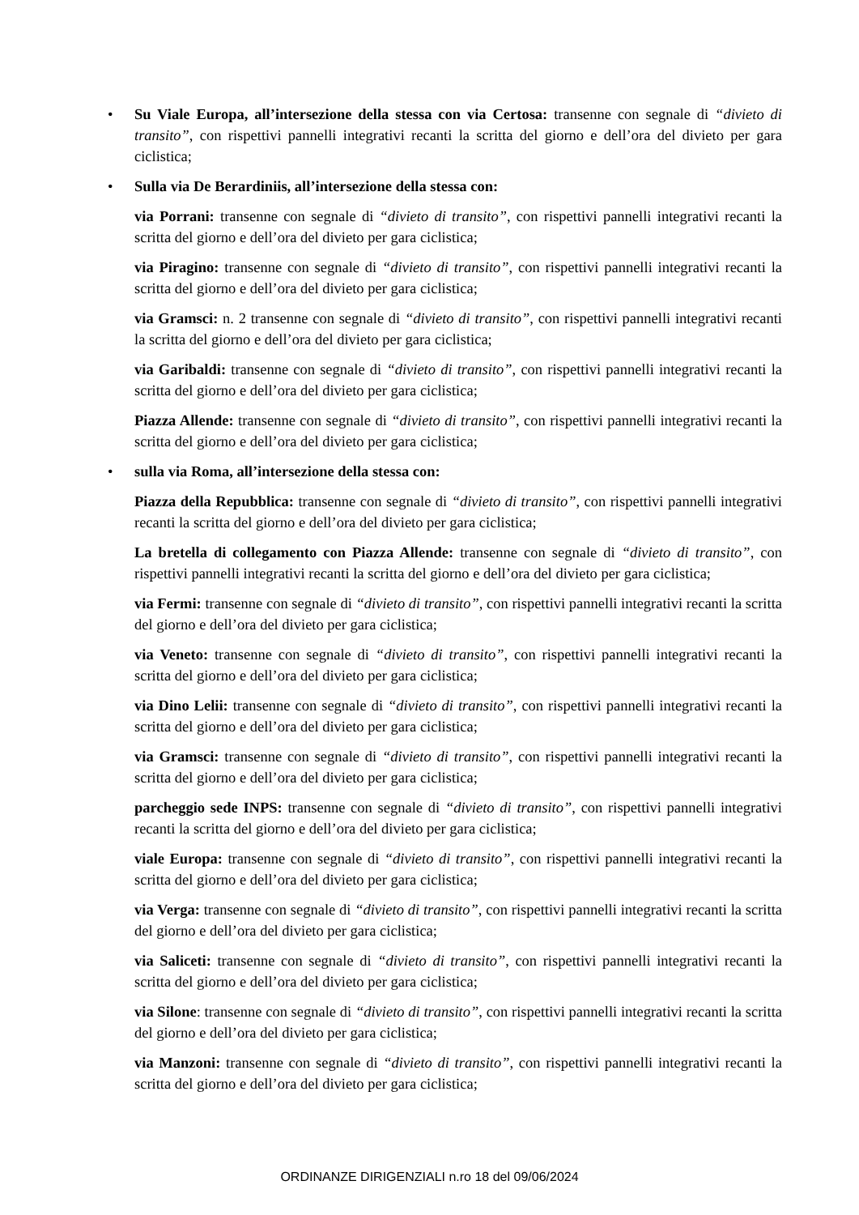• Su Viale Europa, all’intersezione della stessa con via Certosa: transenne con segnale di “divieto di transito”, con rispettivi pannelli integrativi recanti la scritta del giorno e dell’ora del divieto per gara ciclistica;
• Sulla via De Berardiniis, all’intersezione della stessa con:
via Porrani: transenne con segnale di “divieto di transito”, con rispettivi pannelli integrativi recanti la scritta del giorno e dell’ora del divieto per gara ciclistica;
via Piragino: transenne con segnale di “divieto di transito”, con rispettivi pannelli integrativi recanti la scritta del giorno e dell’ora del divieto per gara ciclistica;
via Gramsci: n. 2 transenne con segnale di “divieto di transito”, con rispettivi pannelli integrativi recanti la scritta del giorno e dell’ora del divieto per gara ciclistica;
via Garibaldi: transenne con segnale di “divieto di transito”, con rispettivi pannelli integrativi recanti la scritta del giorno e dell’ora del divieto per gara ciclistica;
Piazza Allende: transenne con segnale di “divieto di transito”, con rispettivi pannelli integrativi recanti la scritta del giorno e dell’ora del divieto per gara ciclistica;
• sulla via Roma, all’intersezione della stessa con:
Piazza della Repubblica: transenne con segnale di “divieto di transito”, con rispettivi pannelli integrativi recanti la scritta del giorno e dell’ora del divieto per gara ciclistica;
La bretella di collegamento con Piazza Allende: transenne con segnale di “divieto di transito”, con rispettivi pannelli integrativi recanti la scritta del giorno e dell’ora del divieto per gara ciclistica;
via Fermi: transenne con segnale di “divieto di transito”, con rispettivi pannelli integrativi recanti la scritta del giorno e dell’ora del divieto per gara ciclistica;
via Veneto: transenne con segnale di “divieto di transito”, con rispettivi pannelli integrativi recanti la scritta del giorno e dell’ora del divieto per gara ciclistica;
via Dino Lelii: transenne con segnale di “divieto di transito”, con rispettivi pannelli integrativi recanti la scritta del giorno e dell’ora del divieto per gara ciclistica;
via Gramsci: transenne con segnale di “divieto di transito”, con rispettivi pannelli integrativi recanti la scritta del giorno e dell’ora del divieto per gara ciclistica;
parcheggio sede INPS: transenne con segnale di “divieto di transito”, con rispettivi pannelli integrativi recanti la scritta del giorno e dell’ora del divieto per gara ciclistica;
viale Europa: transenne con segnale di “divieto di transito”, con rispettivi pannelli integrativi recanti la scritta del giorno e dell’ora del divieto per gara ciclistica;
via Verga: transenne con segnale di “divieto di transito”, con rispettivi pannelli integrativi recanti la scritta del giorno e dell’ora del divieto per gara ciclistica;
via Saliceti: transenne con segnale di “divieto di transito”, con rispettivi pannelli integrativi recanti la scritta del giorno e dell’ora del divieto per gara ciclistica;
via Silone: transenne con segnale di “divieto di transito”, con rispettivi pannelli integrativi recanti la scritta del giorno e dell’ora del divieto per gara ciclistica;
via Manzoni: transenne con segnale di “divieto di transito”, con rispettivi pannelli integrativi recanti la scritta del giorno e dell’ora del divieto per gara ciclistica;
ORDINANZE DIRIGENZIALI n.ro 18 del 09/06/2024